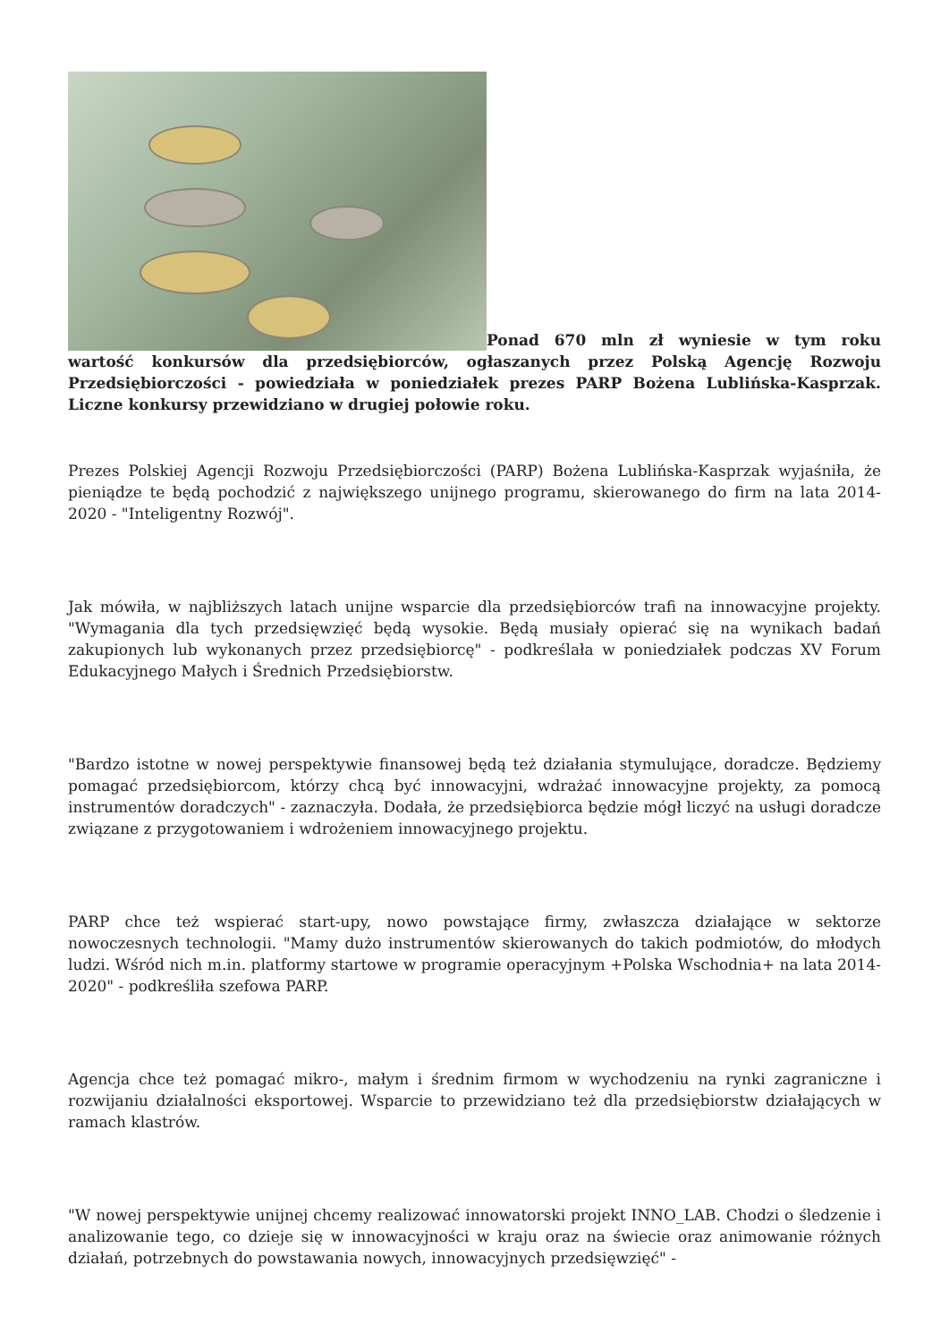Ponad 670 mln zł wyniesie w tym roku wartość konkursów dla przedsiębiorców, ogłaszanych przez Polską Agencję Rozwoju Przedsiębiorczości - powiedziała w poniedziałek prezes PARP Bożena Lublińska-Kasprzak. Liczne konkursy przewidziano w drugiej połowie roku.
Prezes Polskiej Agencji Rozwoju Przedsiębiorczości (PARP) Bożena Lublińska-Kasprzak wyjaśniła, że pieniądze te będą pochodzić z największego unijnego programu, skierowanego do firm na lata 2014-2020 - "Inteligentny Rozwój".
Jak mówiła, w najbliższych latach unijne wsparcie dla przedsiębiorców trafi na innowacyjne projekty. "Wymagania dla tych przedsięwzięć będą wysokie. Będą musiały opierać się na wynikach badań zakupionych lub wykonanych przez przedsiębiorcę" - podkreślała w poniedziałek podczas XV Forum Edukacyjnego Małych i Średnich Przedsiębiorstw.
"Bardzo istotne w nowej perspektywie finansowej będą też działania stymulujące, doradcze. Będziemy pomagać przedsiębiorcom, którzy chcą być innowacyjni, wdrażać innowacyjne projekty, za pomocą instrumentów doradczych" - zaznaczyła. Dodała, że przedsiębiorca będzie mógł liczyć na usługi doradcze związane z przygotowaniem i wdrożeniem innowacyjnego projektu.
PARP chce też wspierać start-upy, nowo powstające firmy, zwłaszcza działające w sektorze nowoczesnych technologii. "Mamy dużo instrumentów skierowanych do takich podmiotów, do młodych ludzi. Wśród nich m.in. platformy startowe w programie operacyjnym +Polska Wschodnia+ na lata 2014-2020" - podkreśliła szefowa PARP.
Agencja chce też pomagać mikro-, małym i średnim firmom w wychodzeniu na rynki zagraniczne i rozwijaniu działalności eksportowej. Wsparcie to przewidziano też dla przedsiębiorstw działających w ramach klastrów.
"W nowej perspektywie unijnej chcemy realizować innowatorski projekt INNO_LAB. Chodzi o śledzenie i analizowanie tego, co dzieje się w innowacyjności w kraju oraz na świecie oraz animowanie różnych działań, potrzebnych do powstawania nowych, innowacyjnych przedsięwzięć" -